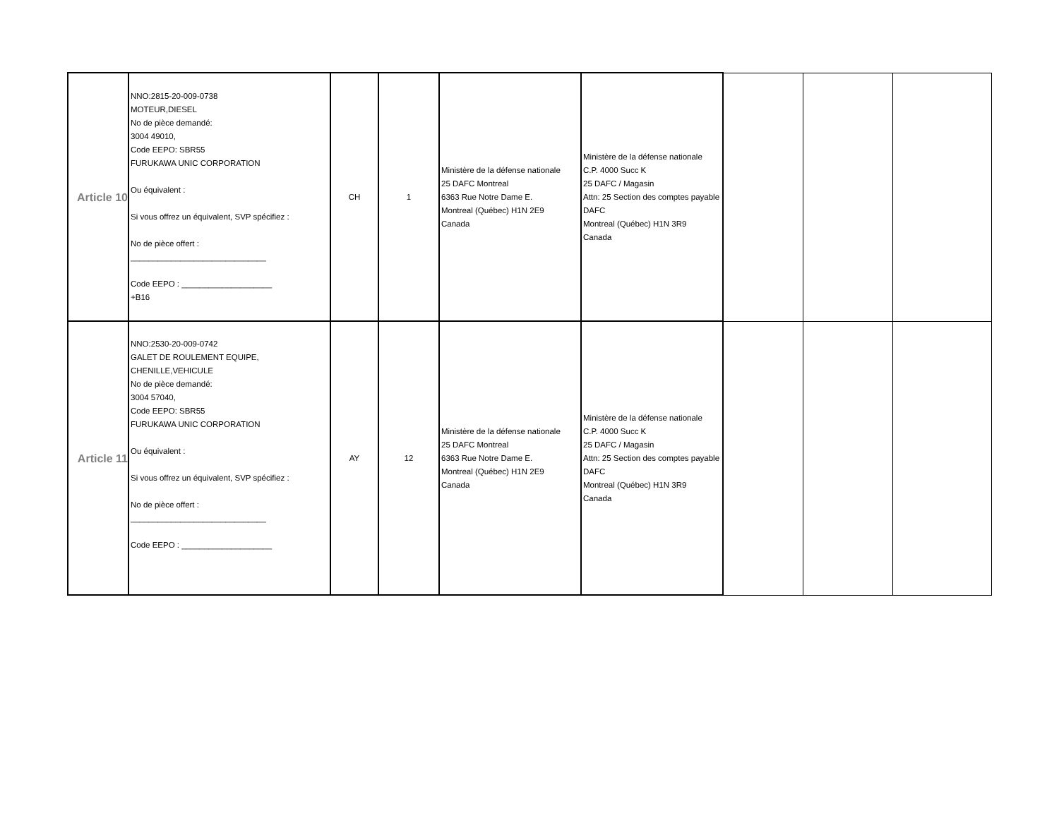| Article 10 | NNO:2815-20-009-0738 MOTEUR,DIESEL No de pièce demandé: 3004 49010, Code EEPO: SBR55 FURUKAWA UNIC CORPORATION Ou équivalent : Si vous offrez un équivalent, SVP spécifiez : No de pièce offert : ______________________________ Code EEPO : ____________________ +B16 | CH | 1 | Ministère de la défense nationale 25 DAFC Montreal 6363 Rue Notre Dame E. Montreal (Québec) H1N 2E9 Canada | Ministère de la défense nationale C.P. 4000 Succ K 25 DAFC / Magasin Attn: 25 Section des comptes payable DAFC Montreal (Québec) H1N 3R9 Canada | | | |
| Article 11 | NNO:2530-20-009-0742 GALET DE ROULEMENT EQUIPE, CHENILLE,VEHICULE No de pièce demandé: 3004 57040, Code EEPO: SBR55 FURUKAWA UNIC CORPORATION Ou équivalent : Si vous offrez un équivalent, SVP spécifiez : No de pièce offert : ______________________________ Code EEPO : ____________________ | AY | 12 | Ministère de la défense nationale 25 DAFC Montreal 6363 Rue Notre Dame E. Montreal (Québec) H1N 2E9 Canada | Ministère de la défense nationale C.P. 4000 Succ K 25 DAFC / Magasin Attn: 25 Section des comptes payable DAFC Montreal (Québec) H1N 3R9 Canada | | | |